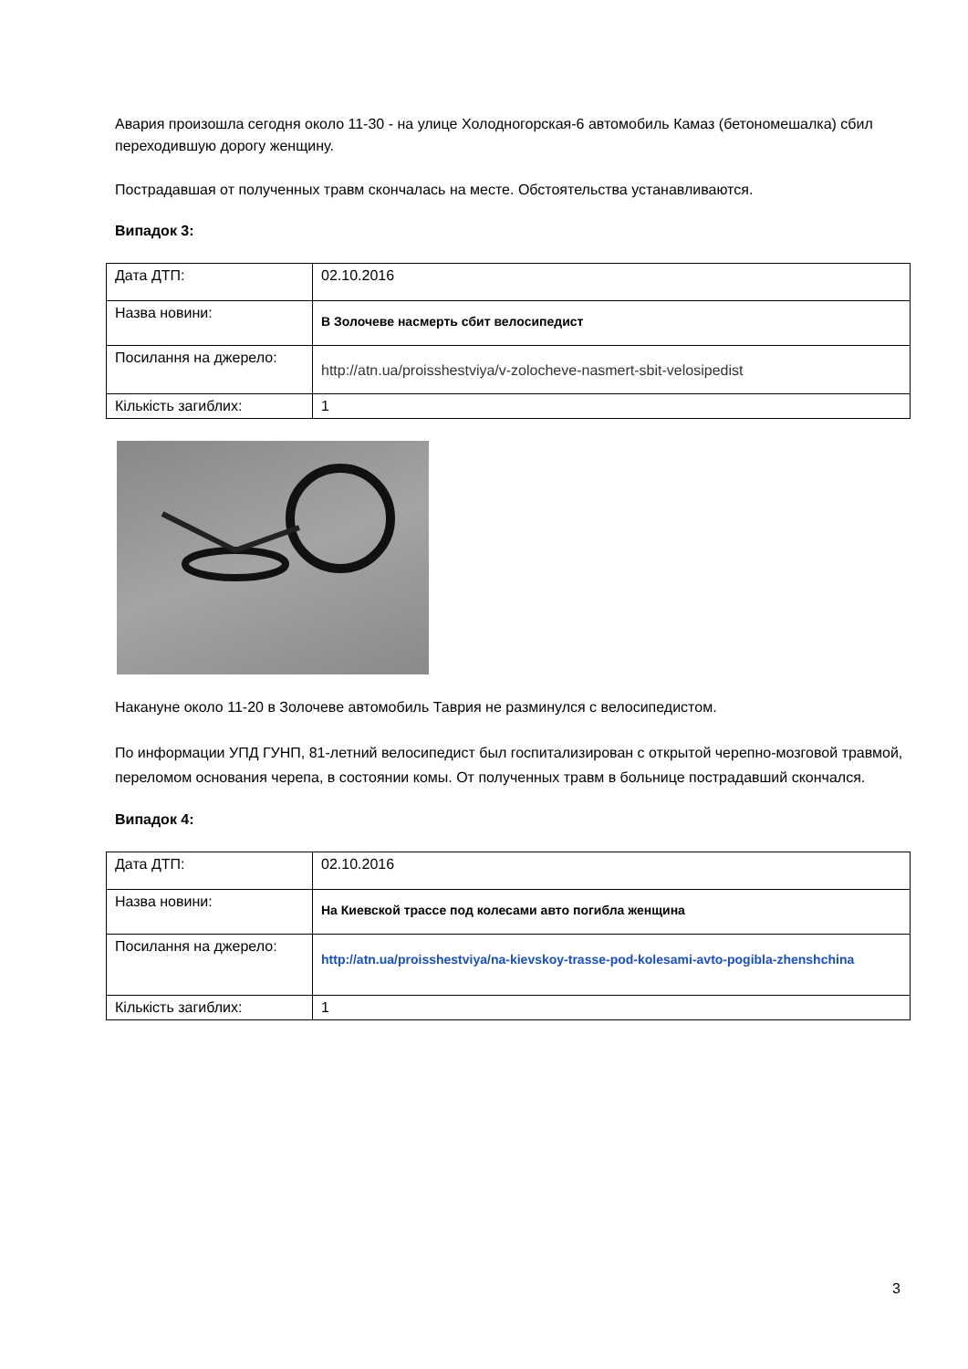Авария произошла сегодня около 11-30 - на улице Холодногорская-6 автомобиль Камаз (бетономешалка) сбил переходившую дорогу женщину.
Пострадавшая от полученных травм скончалась на месте. Обстоятельства устанавливаются.
Випадок 3:
| Дата ДТП: | 02.10.2016 |
| Назва новини: | В Золочеве насмерть сбит велосипедист |
| Посилання на джерело: | http://atn.ua/proisshestviya/v-zolocheve-nasmert-sbit-velosipedist |
| Кількість загиблих: | 1 |
Накануне около 11-20 в Золочеве автомобиль Таврия не разминулся с велосипедистом.
По информации УПД ГУНП, 81-летний велосипедист был госпитализирован с открытой черепно-мозговой травмой, переломом основания черепа, в состоянии комы. От полученных травм в больнице пострадавший скончался.
Випадок 4:
| Дата ДТП: | 02.10.2016 |
| Назва новини: | На Киевской трассе под колесами авто погибла женщина |
| Посилання на джерело: | http://atn.ua/proisshestviya/na-kievskoy-trasse-pod-kolesami-avto-pogibla-zhenshchina |
| Кількість загиблих: | 1 |
3